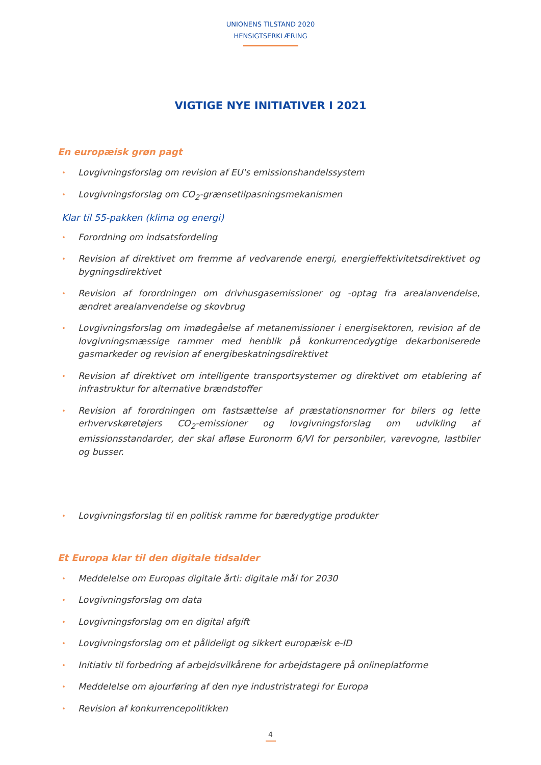UNIONENS TILSTAND 2020
HENSIGTSERKLÆRING
VIGTIGE NYE INITIATIVER I 2021
En europæisk grøn pagt
• Lovgivningsforslag om revision af EU's emissionshandelssystem
• Lovgivningsforslag om CO<sub>2</sub>-grænsetilpasningsmekanismen
Klar til 55-pakken (klima og energi)
• Forordning om indsatsfordeling
• Revision af direktivet om fremme af vedvarende energi, energieffektivitetsdirektivet og bygningsdirektivet
• Revision af forordningen om drivhusgasemissioner og -optag fra arealanvendelse, ændret arealanvendelse og skovbrug
• Lovgivningsforslag om imødegåelse af metanemissioner i energisektoren, revision af de lovgivningsmæssige rammer med henblik på konkurrencedygtige dekarboniserede gasmarkeder og revision af energibeskatningsdirektivet
• Revision af direktivet om intelligente transportsystemer og direktivet om etablering af infrastruktur for alternative brændstoffer
• Revision af forordningen om fastsættelse af præstationsnormer for bilers og lette erhvervskøretøjers CO<sub>2</sub>-emissioner og lovgivningsforslag om udvikling af emissionsstandarder, der skal afløse Euronorm 6/VI for personbiler, varevogne, lastbiler og busser.
• Lovgivningsforslag til en politisk ramme for bæredygtige produkter
Et Europa klar til den digitale tidsalder
• Meddelelse om Europas digitale årti: digitale mål for 2030
• Lovgivningsforslag om data
• Lovgivningsforslag om en digital afgift
• Lovgivningsforslag om et pålideligt og sikkert europæisk e-ID
• Initiativ til forbedring af arbejdsvilkårene for arbejdstagere på onlineplatforme
• Meddelelse om ajourføring af den nye industristrategi for Europa
• Revision af konkurrencepolitikken
4